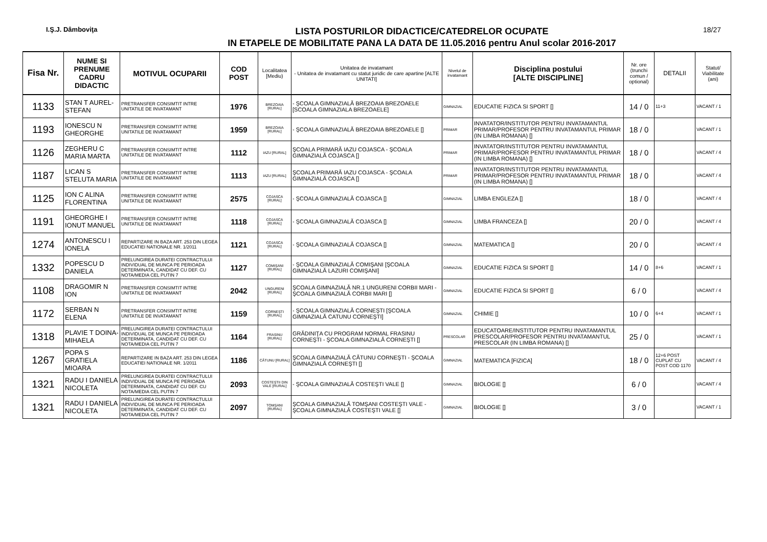I.Ş.J. Dâmboviţa
LISTA POSTURILOR DIDACTICE/CATEDRELOR OCUPATE
IN ETAPELE DE MOBILITATE PANA LA DATA DE 11.05.2016 pentru Anul scolar 2016-2017
18/27
| Fisa Nr. | NUME SI PRENUME CADRU DIDACTIC | MOTIVUL OCUPARII | COD POST | Localitatea [Mediu) | Unitatea de invatamant - Unitatea de invatamant cu statut juridic de care apartine [ALTE UNITATI] | Nivelul de invatamant | Disciplina postului [ALTE DISCIPLINE] | Nr. ore (trunchi comun / optional) | DETALII | Statut/ Viabilitate (ani) |
| --- | --- | --- | --- | --- | --- | --- | --- | --- | --- | --- |
| 1133 | STAN T AUREL-STEFAN | PRETRANSFER CONSIMTIT INTRE UNITATILE DE INVATAMANT | 1976 | BREZOAIA [RURAL] | - ŞCOALA GIMNAZIALĂ BREZOAIA BREZOAELE [SCOALA GIMNAZIALA BREZOAELE] | GIMNAZIAL | EDUCATIE FIZICA SI SPORT [] | 14 / 0 | 11+3 | VACANT / 1 |
| 1193 | IONESCU N GHEORGHE | PRETRANSFER CONSIMTIT INTRE UNITATILE DE INVATAMANT | 1959 | BREZOAIA [RURAL] | - ŞCOALA GIMNAZIALĂ BREZOAIA BREZOAELE [] | PRIMAR | INVATATOR/INSTITUTOR PENTRU INVATAMANTUL PRIMAR/PROFESOR PENTRU INVATAMANTUL PRIMAR (IN LIMBA ROMANA) [] | 18 / 0 | | VACANT / 1 |
| 1126 | ZEGHERU C MARIA MARTA | PRETRANSFER CONSIMTIT INTRE UNITATILE DE INVATAMANT | 1112 | IAZU [RURAL] | ŞCOALA PRIMARĂ IAZU COJASCA - ŞCOALA GIMNAZIALĂ COJASCA [] | PRIMAR | INVATATOR/INSTITUTOR PENTRU INVATAMANTUL PRIMAR/PROFESOR PENTRU INVATAMANTUL PRIMAR (IN LIMBA ROMANA) [] | 18 / 0 | | VACANT / 4 |
| 1187 | LICAN S STELUTA MARIA | PRETRANSFER CONSIMTIT INTRE UNITATILE DE INVATAMANT | 1113 | IAZU [RURAL] | ŞCOALA PRIMARĂ IAZU COJASCA - ŞCOALA GIMNAZIALĂ COJASCA [] | PRIMAR | INVATATOR/INSTITUTOR PENTRU INVATAMANTUL PRIMAR/PROFESOR PENTRU INVATAMANTUL PRIMAR (IN LIMBA ROMANA) [] | 18 / 0 | | VACANT / 4 |
| 1125 | ION C ALINA FLORENTINA | PRETRANSFER CONSIMTIT INTRE UNITATILE DE INVATAMANT | 2575 | COJASCA [RURAL] | - ŞCOALA GIMNAZIALĂ COJASCA [] | GIMNAZIAL | LIMBA ENGLEZA [] | 18 / 0 | | VACANT / 4 |
| 1191 | GHEORGHE I IONUT MANUEL | PRETRANSFER CONSIMTIT INTRE UNITATILE DE INVATAMANT | 1118 | COJASCA [RURAL] | - ŞCOALA GIMNAZIALĂ COJASCA [] | GIMNAZIAL | LIMBA FRANCEZA [] | 20 / 0 | | VACANT / 4 |
| 1274 | ANTONESCU I IONELA | REPARTIZARE IN BAZA ART. 253 DIN LEGEA EDUCATIEI NATIONALE NR. 1/2011 | 1121 | COJASCA [RURAL] | - ŞCOALA GIMNAZIALĂ COJASCA [] | GIMNAZIAL | MATEMATICA [] | 20 / 0 | | VACANT / 4 |
| 1332 | POPESCU D DANIELA | PRELUNGIREA DURATEI CONTRACTULUI INDIVIDUAL DE MUNCA PE PERIOADA DETERMINATA, CANDIDAT CU DEF. CU NOTA/MEDIA CEL PUTIN 7 | 1127 | COMIŞANI [RURAL] | - ŞCOALA GIMNAZIALĂ COMIŞANI [ŞCOALA GIMNAZIALĂ LAZURI COMIŞANI] | GIMNAZIAL | EDUCATIE FIZICA SI SPORT [] | 14 / 0 | 8+6 | VACANT / 1 |
| 1108 | DRAGOMIR N ION | PRETRANSFER CONSIMTIT INTRE UNITATILE DE INVATAMANT | 2042 | UNGURENI [RURAL] | ŞCOALA GIMNAZIALĂ NR.1 UNGURENI CORBII MARI - ŞCOALA GIMNAZIALĂ CORBII MARI [] | GIMNAZIAL | EDUCATIE FIZICA SI SPORT [] | 6 / 0 | | VACANT / 4 |
| 1172 | SERBAN N ELENA | PRETRANSFER CONSIMTIT INTRE UNITATILE DE INVATAMANT | 1159 | CORNEŞTI [RURAL] | - ŞCOALA GIMNAZIALĂ CORNEŞTI [ŞCOALA GIMNAZIALĂ CATUNU CORNEŞTI] | GIMNAZIAL | CHIMIE [] | 10 / 0 | 6+4 | VACANT / 1 |
| 1318 | PLAVIE T DOINA-MIHAELA | PRELUNGIREA DURATEI CONTRACTULUI INDIVIDUAL DE MUNCA PE PERIOADA DETERMINATA, CANDIDAT CU DEF. CU NOTA/MEDIA CEL PUTIN 7 | 1164 | FRASINU [RURAL] | GRĂDINIŢA CU PROGRAM NORMAL FRASINU CORNEŞTI - ŞCOALA GIMNAZIALĂ CORNEŞTI [] | PRESCOLAR | EDUCATOARE/INSTITUTOR PENTRU INVATAMANTUL PRESCOLAR/PROFESOR PENTRU INVATAMANTUL PRESCOLAR (IN LIMBA ROMANA) [] | 25 / 0 | | VACANT / 1 |
| 1267 | POPA S GRATIELA MIOARA | REPARTIZARE IN BAZA ART. 253 DIN LEGEA EDUCATIEI NATIONALE NR. 1/2011 | 1186 | CĂTUNU [RURAL] | ŞCOALA GIMNAZIALĂ CĂTUNU CORNEŞTI - ŞCOALA GIMNAZIALĂ CORNEŞTI [] | GIMNAZIAL | MATEMATICA [FIZICA] | 18 / 0 | 12+6 POST CUPLAT CU POST COD 1170 | VACANT / 4 |
| 1321 | RADU I DANIELA NICOLETA | PRELUNGIREA DURATEI CONTRACTULUI INDIVIDUAL DE MUNCA PE PERIOADA DETERMINATA, CANDIDAT CU DEF. CU NOTA/MEDIA CEL PUTIN 7 | 2093 | COSTEŞTII DIN VALE [RURAL] | - ŞCOALA GIMNAZIALĂ COSTEŞTI VALE [] | GIMNAZIAL | BIOLOGIE [] | 6 / 0 | | VACANT / 4 |
| 1321 | RADU I DANIELA NICOLETA | PRELUNGIREA DURATEI CONTRACTULUI INDIVIDUAL DE MUNCA PE PERIOADA DETERMINATA, CANDIDAT CU DEF. CU NOTA/MEDIA CEL PUTIN 7 | 2097 | TOMŞANI [RURAL] | ŞCOALA GIMNAZIALĂ TOMŞANI COSTEŞTI VALE - ŞCOALA GIMNAZIALĂ COSTEŞTI VALE [] | GIMNAZIAL | BIOLOGIE [] | 3 / 0 | | VACANT / 1 |